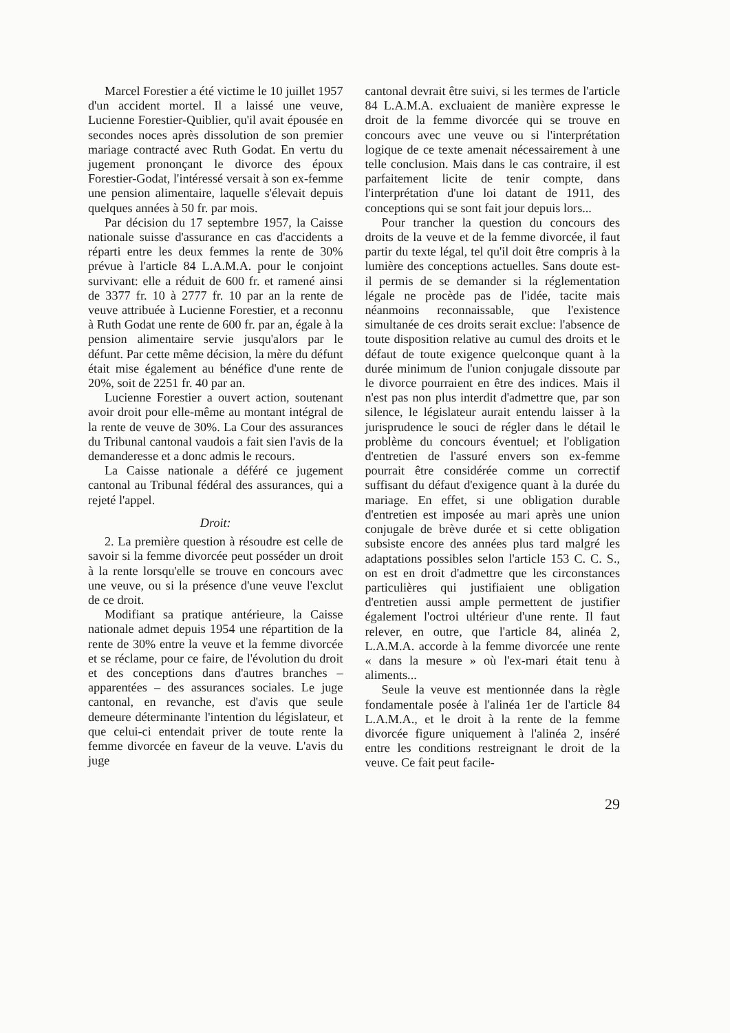Marcel Forestier a été victime le 10 juillet 1957 d'un accident mortel. Il a laissé une veuve, Lucienne Forestier-Quiblier, qu'il avait épousée en secondes noces après dissolution de son premier mariage contracté avec Ruth Godat. En vertu du jugement prononçant le divorce des époux Forestier-Godat, l'intéressé versait à son ex-femme une pension alimentaire, laquelle s'élevait depuis quelques années à 50 fr. par mois.
Par décision du 17 septembre 1957, la Caisse nationale suisse d'assurance en cas d'accidents a réparti entre les deux femmes la rente de 30% prévue à l'article 84 L.A.M.A. pour le conjoint survivant: elle a réduit de 600 fr. et ramené ainsi de 3377 fr. 10 à 2777 fr. 10 par an la rente de veuve attribuée à Lucienne Forestier, et a reconnu à Ruth Godat une rente de 600 fr. par an, égale à la pension alimentaire servie jusqu'alors par le défunt. Par cette même décision, la mère du défunt était mise également au bénéfice d'une rente de 20%, soit de 2251 fr. 40 par an.
Lucienne Forestier a ouvert action, soutenant avoir droit pour elle-même au montant intégral de la rente de veuve de 30%. La Cour des assurances du Tribunal cantonal vaudois a fait sien l'avis de la demanderesse et a donc admis le recours.
La Caisse nationale a déféré ce jugement cantonal au Tribunal fédéral des assurances, qui a rejeté l'appel.
Droit:
2. La première question à résoudre est celle de savoir si la femme divorcée peut posséder un droit à la rente lorsqu'elle se trouve en concours avec une veuve, ou si la présence d'une veuve l'exclut de ce droit.
Modifiant sa pratique antérieure, la Caisse nationale admet depuis 1954 une répartition de la rente de 30% entre la veuve et la femme divorcée et se réclame, pour ce faire, de l'évolution du droit et des conceptions dans d'autres branches – apparentées – des assurances sociales. Le juge cantonal, en revanche, est d'avis que seule demeure déterminante l'intention du législateur, et que celui-ci entendait priver de toute rente la femme divorcée en faveur de la veuve. L'avis du juge
cantonal devrait être suivi, si les termes de l'article 84 L.A.M.A. excluaient de manière expresse le droit de la femme divorcée qui se trouve en concours avec une veuve ou si l'interprétation logique de ce texte amenait nécessairement à une telle conclusion. Mais dans le cas contraire, il est parfaitement licite de tenir compte, dans l'interprétation d'une loi datant de 1911, des conceptions qui se sont fait jour depuis lors...
Pour trancher la question du concours des droits de la veuve et de la femme divorcée, il faut partir du texte légal, tel qu'il doit être compris à la lumière des conceptions actuelles. Sans doute est-il permis de se demander si la réglementation légale ne procède pas de l'idée, tacite mais néanmoins reconnaissable, que l'existence simultanée de ces droits serait exclue: l'absence de toute disposition relative au cumul des droits et le défaut de toute exigence quelconque quant à la durée minimum de l'union conjugale dissoute par le divorce pourraient en être des indices. Mais il n'est pas non plus interdit d'admettre que, par son silence, le législateur aurait entendu laisser à la jurisprudence le souci de régler dans le détail le problème du concours éventuel; et l'obligation d'entretien de l'assuré envers son ex-femme pourrait être considérée comme un correctif suffisant du défaut d'exigence quant à la durée du mariage. En effet, si une obligation durable d'entretien est imposée au mari après une union conjugale de brève durée et si cette obligation subsiste encore des années plus tard malgré les adaptations possibles selon l'article 153 C. C. S., on est en droit d'admettre que les circonstances particulières qui justifiaient une obligation d'entretien aussi ample permettent de justifier également l'octroi ultérieur d'une rente. Il faut relever, en outre, que l'article 84, alinéa 2, L.A.M.A. accorde à la femme divorcée une rente « dans la mesure » où l'ex-mari était tenu à aliments...
Seule la veuve est mentionnée dans la règle fondamentale posée à l'alinéa 1er de l'article 84 L.A.M.A., et le droit à la rente de la femme divorcée figure uniquement à l'alinéa 2, inséré entre les conditions restreignant le droit de la veuve. Ce fait peut facile-
29